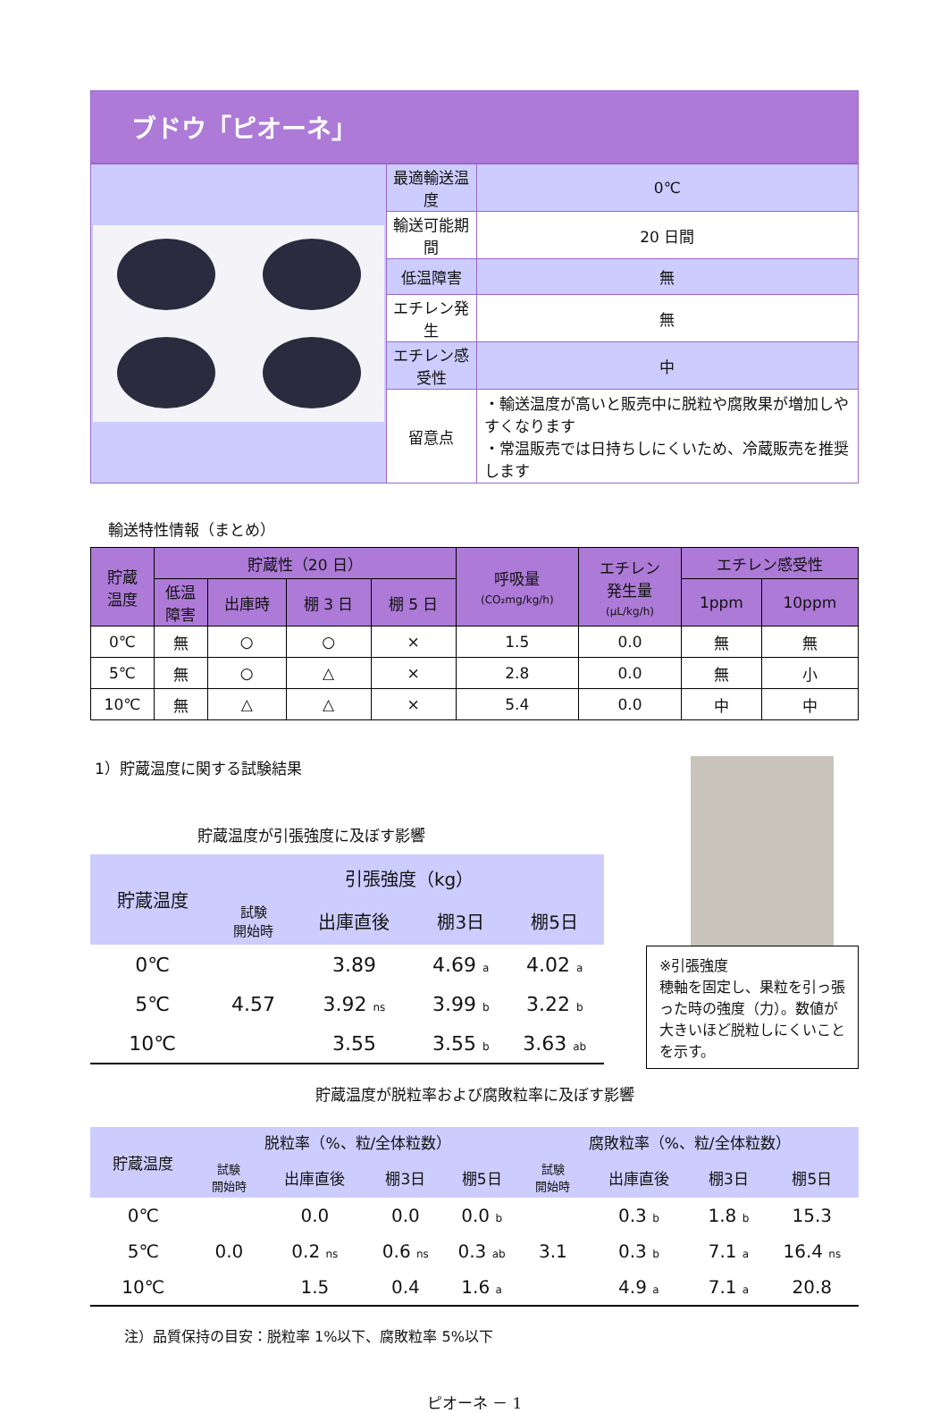ブドウ「ピオーネ」
| | 最適輸送温度 | 0℃ |
| | 輸送可能期間 | 20 日間 |
| | 低温障害 | 無 |
| | エチレン発生 | 無 |
| | エチレン感受性 | 中 |
| | 留意点 | ・輸送温度が高いと販売中に脱粒や腐敗果が増加しやすくなります ・常温販売では日持ちしにくいため、冷蔵販売を推奨します |
輸送特性情報（まとめ）
| 貯蔵 温度 | 貯蔵性（20 日） | | | | 呼吸量 (CO₂mg/kg/h) | エチレン 発生量 (μL/kg/h) | エチレン感受性 | |
| --- | --- | --- | --- | --- | --- | --- | --- | --- |
| | 低温 障害 | 出庫時 | 棚 3 日 | 棚 5 日 | | | 1ppm | 10ppm |
| 0℃ | 無 | ○ | ○ | × | 1.5 | 0.0 | 無 | 無 |
| 5℃ | 無 | ○ | △ | × | 2.8 | 0.0 | 無 | 小 |
| 10℃ | 無 | △ | △ | × | 5.4 | 0.0 | 中 | 中 |
1）貯蔵温度に関する試験結果
貯蔵温度が引張強度に及ぼす影響
| 貯蔵温度 | 引張強度（kg） | | | |
| --- | --- | --- | --- | --- |
| | 試験 開始時 | 出庫直後 | 棚3日 | 棚5日 |
| 0℃ | 4.57 | 3.89 | 4.69 a | 4.02 a |
| 5℃ | | 3.92 ns | 3.99 b | 3.22 b |
| 10℃ | | 3.55 | 3.55 b | 3.63 ab |
※引張強度
穂軸を固定し、果粒を引っ張った時の強度（力）。数値が大きいほど脱粒しにくいことを示す。
貯蔵温度が脱粒率および腐敗粒率に及ぼす影響
| 貯蔵温度 | 脱粒率（%、粒/全体粒数） | | | | 腐敗粒率（%、粒/全体粒数） | | | |
| --- | --- | --- | --- | --- | --- | --- | --- | --- |
| | 試験 開始時 | 出庫直後 | 棚3日 | 棚5日 | 試験 開始時 | 出庫直後 | 棚3日 | 棚5日 |
| 0℃ | 0.0 | 0.0 | 0.0 | 0.0 b | 3.1 | 0.3 b | 1.8 b | 15.3 |
| 5℃ | | 0.2 ns | 0.6 ns | 0.3 ab | | 0.3 b | 7.1 a | 16.4 ns |
| 10℃ | | 1.5 | 0.4 | 1.6 a | | 4.9 a | 7.1 a | 20.8 |
注）品質保持の目安：脱粒率 1%以下、腐敗粒率 5%以下
ピオーネ － 1